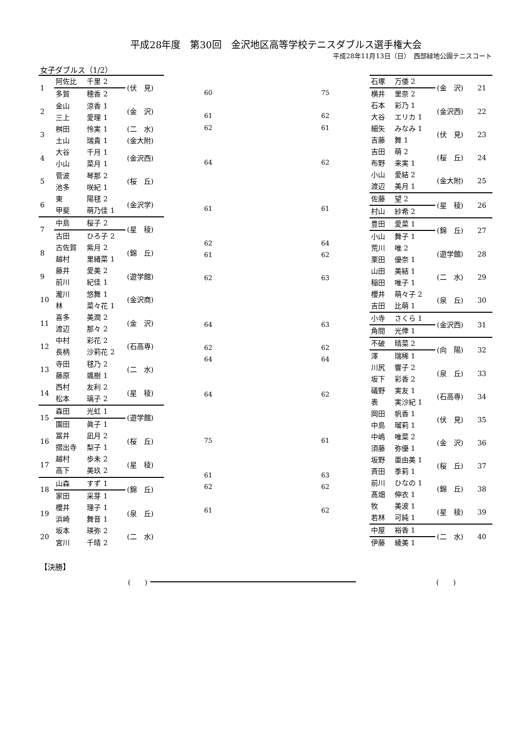平成28年度　第30回　金沢地区高等学校テニスダブルス選手権大会
平成28年11月13日（日）　西部緑地公園テニスコート
女子ダブルス（1/2）
| 1 | 阿佐比 | 千里 2 | (伏 見) |
| | 多賀 | 穂香 2 | |
| 2 | 金山 | 涼香 1 | (金 沢) |
| | 三上 | 愛理 1 | |
| 3 | 桝田 | 怜実 1 | (二 水) |
| | 土山 | 瑞貴 1 | (金大附) |
| 4 | 大谷 | 千月 1 | (金沢西) |
| | 小山 | 菜月 1 | |
| 5 | 菅波 | 琴那 2 | (桜 丘) |
| | 池多 | 咲紀 1 | |
| 6 | 東 | 陽毬 2 | (金沢学) |
| | 甲斐 | 萌乃佳 1 | |
| 7 | 中島 | 桜子 2 | (星 稜) |
| | 古田 | ひろ子 2 | |
| 8 | 古佐賀 | 紫月 2 | (錦 丘) |
| | 越村 | 里緒菜 1 | |
| 9 | 藤井 | 愛美 2 | (遊学館) |
| | 前川 | 紀佳 1 | |
| 10 | 瀧川 | 悠舞 1 | (金沢商) |
| | 林 | 菜々花 1 | |
| 11 | 喜多 | 美潤 2 | (金 沢) |
| | 渡辺 | 那々 2 | |
| 12 | 中村 | 彩花 2 | (石高専) |
| | 長柄 | 沙莉花 2 | |
| 13 | 寺田 | 毬乃 2 | (二 水) |
| | 藤原 | 颯樹 1 | |
| 14 | 西村 | 友利 2 | (星 稜) |
| | 松本 | 璃子 2 | |
| 15 | 森田 | 光虹 1 | (遊学館) |
| | 園田 | 眞子 1 | |
| 16 | 冨井 | 凪月 2 | (桜 丘) |
| | 摺出寺 | 梨子 1 | |
| 17 | 越村 | 歩未 2 | (星 稜) |
| | 高下 | 美玖 2 | |
| 18 | 山森 | すず 1 | (錦 丘) |
| | 家田 | 采芽 1 | |
| 19 | 櫻井 | 理子 1 | (泉 丘) |
| | 浜崎 | 舞音 1 | |
| 20 | 坂本 | 瑛弥 2 | (二 水) |
| | 宮川 | 千晴 2 | |
60
61
62
64
61
62
61
62
64
62
64
64
75
61
62
61
75
62
61
62
61
64
62
63
63
62
64
62
61
63
62
62
| 石塚 | 万倭 2 | (金 沢) | 21 |
| 横井 | 里奈 2 | | |
| 石本 | 彩乃 1 | (金沢西) | 22 |
| 大谷 | エリカ 1 | | |
| 細矢 | みなみ 1 | (伏 見) | 23 |
| 吉藤 | 舞 1 | | |
| 吉田 | 萌 2 | (桜 丘) | 24 |
| 布野 | 来実 1 | | |
| 小山 | 愛結 2 | (金大附) | 25 |
| 渡辺 | 美月 1 | | |
| 佐藤 | 望 2 | (星 稜) | 26 |
| 村山 | 紗希 2 | | |
| 豊田 | 愛菜 1 | (錦 丘) | 27 |
| 小山 | 舞子 1 | | |
| 荒川 | 唯 2 | (遊学館) | 28 |
| 栗田 | 優奈 1 | | |
| 山田 | 美結 1 | (二 水) | 29 |
| 稲田 | 唯子 1 | | |
| 櫻井 | 萌々子 2 | (泉 丘) | 30 |
| 吉田 | 比萌 1 | | |
| 小寺 | さくら 1 | (金沢西) | 31 |
| 角間 | 光倖 1 | | |
| 不破 | 晴菜 2 | (向 陽) | 32 |
| 澤 | 瑞稀 1 | | |
| 川尻 | 響子 2 | (泉 丘) | 33 |
| 坂下 | 彩香 2 | | |
| 礒野 | 実友 1 | (石高専) | 34 |
| 表 | 実沙紀 1 | | |
| 岡田 | 帆香 1 | (伏 見) | 35 |
| 中島 | 瑠莉 1 | | |
| 中嶋 | 唯菜 2 | (金 沢) | 36 |
| 須藤 | 弥優 1 | | |
| 坂野 | 亜由美 1 | (桜 丘) | 37 |
| 斉田 | 季莉 1 | | |
| 前川 | ひなの 1 | (錦 丘) | 38 |
| 髙畑 | 伸衣 1 | | |
| 牧 | 美波 1 | (星 稜) | 39 |
| 若林 | 可純 1 | | |
| 中屋 | 裕香 1 | (二 水) | 40 |
| 伊藤 | 綾美 1 | | |
【決勝】
(　　) (　　)